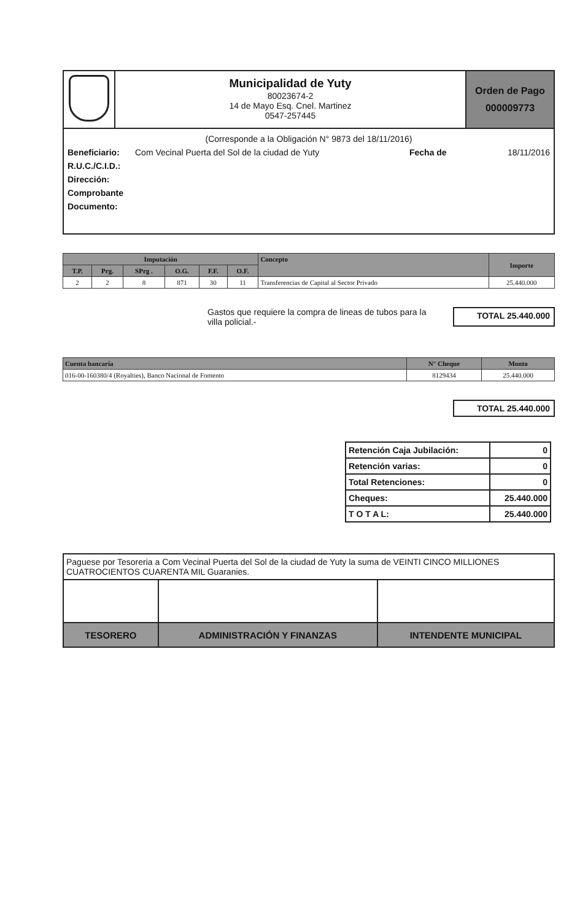| | Municipalidad de Yuty 80023674-2 14 de Mayo Esq. Cnel. Martinez 0547-257445 | Orden de Pago 000009773 |
(Corresponde a la Obligación N° 9873 del 18/11/2016)
Beneficiario: Com Vecinal Puerta del Sol de la ciudad de Yuty Fecha de 18/11/2016
R.U.C./C.I.D.:
Dirección:
Comprobante
Documento:
| Imputación | | | | | | Concepto | Importe |
| --- | --- | --- | --- | --- | --- | --- | --- |
| T.P. | Prg. | SPrg . | O.G. | F.F. | O.F. | | |
| 2 | 2 | 8 | 871 | 30 | 11 | Transferencias de Capital al Sector Privado | 25.440.000 |
Gastos que requiere la compra de lineas de tubos para la villa policial.-
TOTAL 25.440.000
| Cuenta bancaria | N° Cheque | Monto |
| --- | --- | --- |
| 016-00-160380/4 (Royalties), Banco Nacional de Fomento | 8129434 | 25.440.000 |
TOTAL 25.440.000
| Retención Caja Jubilación: | 0 |
| Retención varias: | 0 |
| Total Retenciones: | 0 |
| Cheques: | 25.440.000 |
| T O T A L: | 25.440.000 |
| Paguese por Tesoreria a Com Vecinal Puerta del Sol de la ciudad de Yuty la suma de VEINTI CINCO MILLIONES CUATROCIENTOS CUARENTA MIL Guaranies. | | |
| TESORERO | ADMINISTRACIÓN Y FINANZAS | INTENDENTE MUNICIPAL |